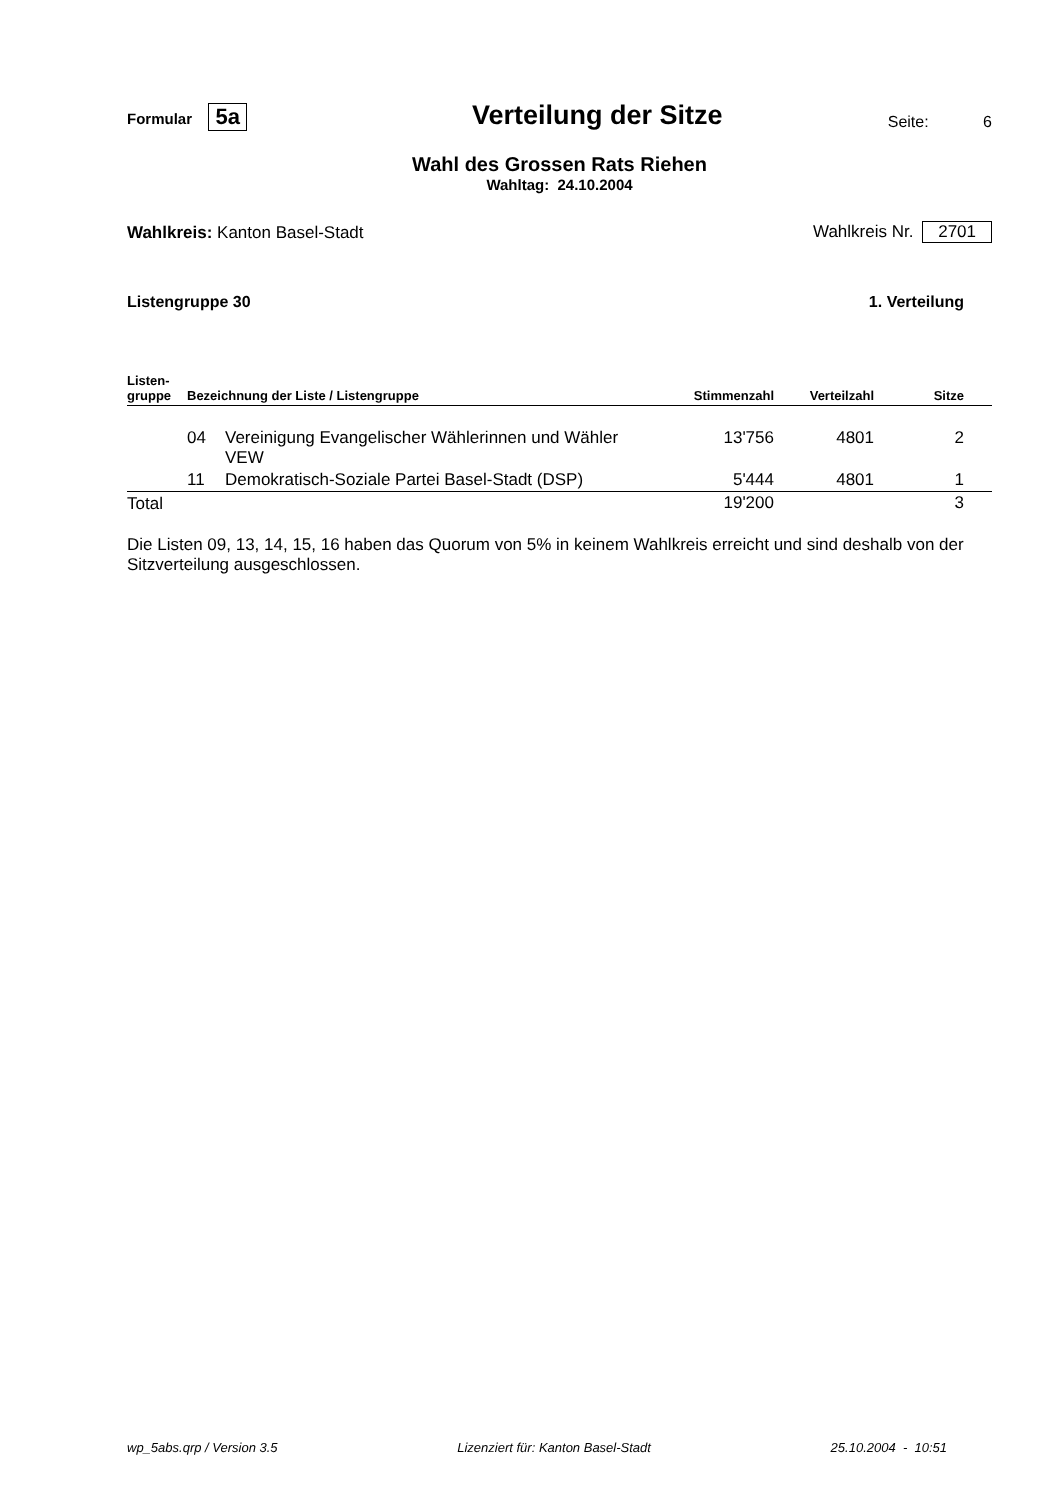Formular 5a
Verteilung der Sitze
Seite: 6
Wahl des Grossen Rats Riehen
Wahltag: 24.10.2004
Wahlkreis: Kanton Basel-Stadt
Wahlkreis Nr. 2701
Listengruppe 30
1. Verteilung
| Listen- gruppe | Bezeichnung der Liste / Listengruppe | | Stimmenzahl | Verteilzahl | Sitze |
| --- | --- | --- | --- | --- | --- |
| | 04 | Vereinigung Evangelischer Wählerinnen und Wähler VEW | 13'756 | 4801 | 2 |
| | 11 | Demokratisch-Soziale Partei Basel-Stadt (DSP) | 5'444 | 4801 | 1 |
| Total | | | 19'200 | | 3 |
Die Listen 09, 13, 14, 15, 16 haben das Quorum von 5% in keinem Wahlkreis erreicht und sind deshalb von der Sitzverteilung ausgeschlossen.
wp_5abs.qrp / Version 3.5 Lizenziert für: Kanton Basel-Stadt 25.10.2004 - 10:51